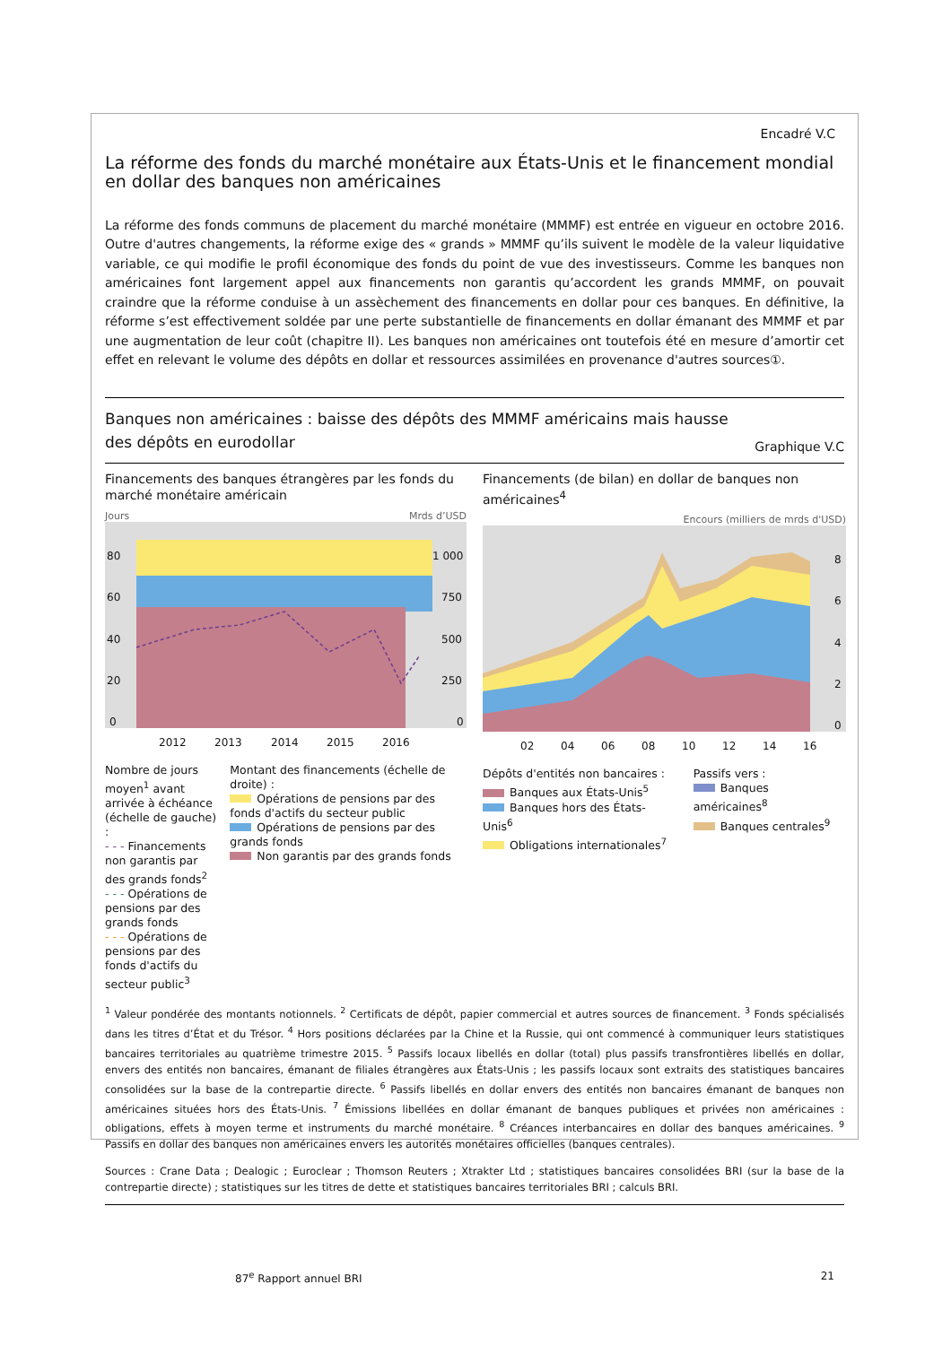Encadré V.C
La réforme des fonds du marché monétaire aux États-Unis et le financement mondial en dollar des banques non américaines
La réforme des fonds communs de placement du marché monétaire (MMMF) est entrée en vigueur en octobre 2016. Outre d'autres changements, la réforme exige des « grands » MMMF qu’ils suivent le modèle de la valeur liquidative variable, ce qui modifie le profil économique des fonds du point de vue des investisseurs. Comme les banques non américaines font largement appel aux financements non garantis qu’accordent les grands MMMF, on pouvait craindre que la réforme conduise à un assèchement des financements en dollar pour ces banques. En définitive, la réforme s’est effectivement soldée par une perte substantielle de financements en dollar émanant des MMMF et par une augmentation de leur coût (chapitre II). Les banques non américaines ont toutefois été en mesure d’amortir cet effet en relevant le volume des dépôts en dollar et ressources assimilées en provenance d'autres sources①.
Banques non américaines : baisse des dépôts des MMMF américains mais hausse
des dépôts en eurodollar
Graphique V.C
Financements des banques étrangères par les fonds du marché monétaire américain
Jours Mrds d’USD
80
60
40
20
0
1 000
750
500
250
0
2012
2013
2014
2015
2016
Nombre de jours moyen<sup>1</sup> avant arrivée à échéance (échelle de gauche) :
- - - Financements non garantis par des grands fonds<sup>2</sup>
- - - Opérations de pensions par des grands fonds
- - - Opérations de pensions par des fonds d'actifs du secteur public<sup>3</sup>
Montant des financements (échelle de droite) :
Opérations de pensions par des fonds d'actifs du secteur public
Opérations de pensions par des grands fonds
Non garantis par des grands fonds
Financements (de bilan) en dollar de banques non américaines<sup>4</sup>
Encours (milliers de mrds d'USD)
8
6
4
2
0
02
04
06
08
10
12
14
16
Dépôts d'entités non bancaires :
Banques aux États-Unis<sup>5</sup>
Banques hors des États-Unis<sup>6</sup>
Obligations internationales<sup>7</sup>
Passifs vers :
Banques américaines<sup>8</sup>
Banques centrales<sup>9</sup>
<sup>1</sup> Valeur pondérée des montants notionnels. <sup>2</sup> Certificats de dépôt, papier commercial et autres sources de financement. <sup>3</sup> Fonds spécialisés dans les titres d’État et du Trésor. <sup>4</sup> Hors positions déclarées par la Chine et la Russie, qui ont commencé à communiquer leurs statistiques bancaires territoriales au quatrième trimestre 2015. <sup>5</sup> Passifs locaux libellés en dollar (total) plus passifs transfrontières libellés en dollar, envers des entités non bancaires, émanant de filiales étrangères aux États-Unis ; les passifs locaux sont extraits des statistiques bancaires consolidées sur la base de la contrepartie directe. <sup>6</sup> Passifs libellés en dollar envers des entités non bancaires émanant de banques non américaines situées hors des États-Unis. <sup>7</sup> Émissions libellées en dollar émanant de banques publiques et privées non américaines : obligations, effets à moyen terme et instruments du marché monétaire. <sup>8</sup> Créances interbancaires en dollar des banques américaines. <sup>9</sup> Passifs en dollar des banques non américaines envers les autorités monétaires officielles (banques centrales).
Sources : Crane Data ; Dealogic ; Euroclear ; Thomson Reuters ; Xtrakter Ltd ; statistiques bancaires consolidées BRI (sur la base de la contrepartie directe) ; statistiques sur les titres de dette et statistiques bancaires territoriales BRI ; calculs BRI.
87<sup>e</sup> Rapport annuel BRI 21